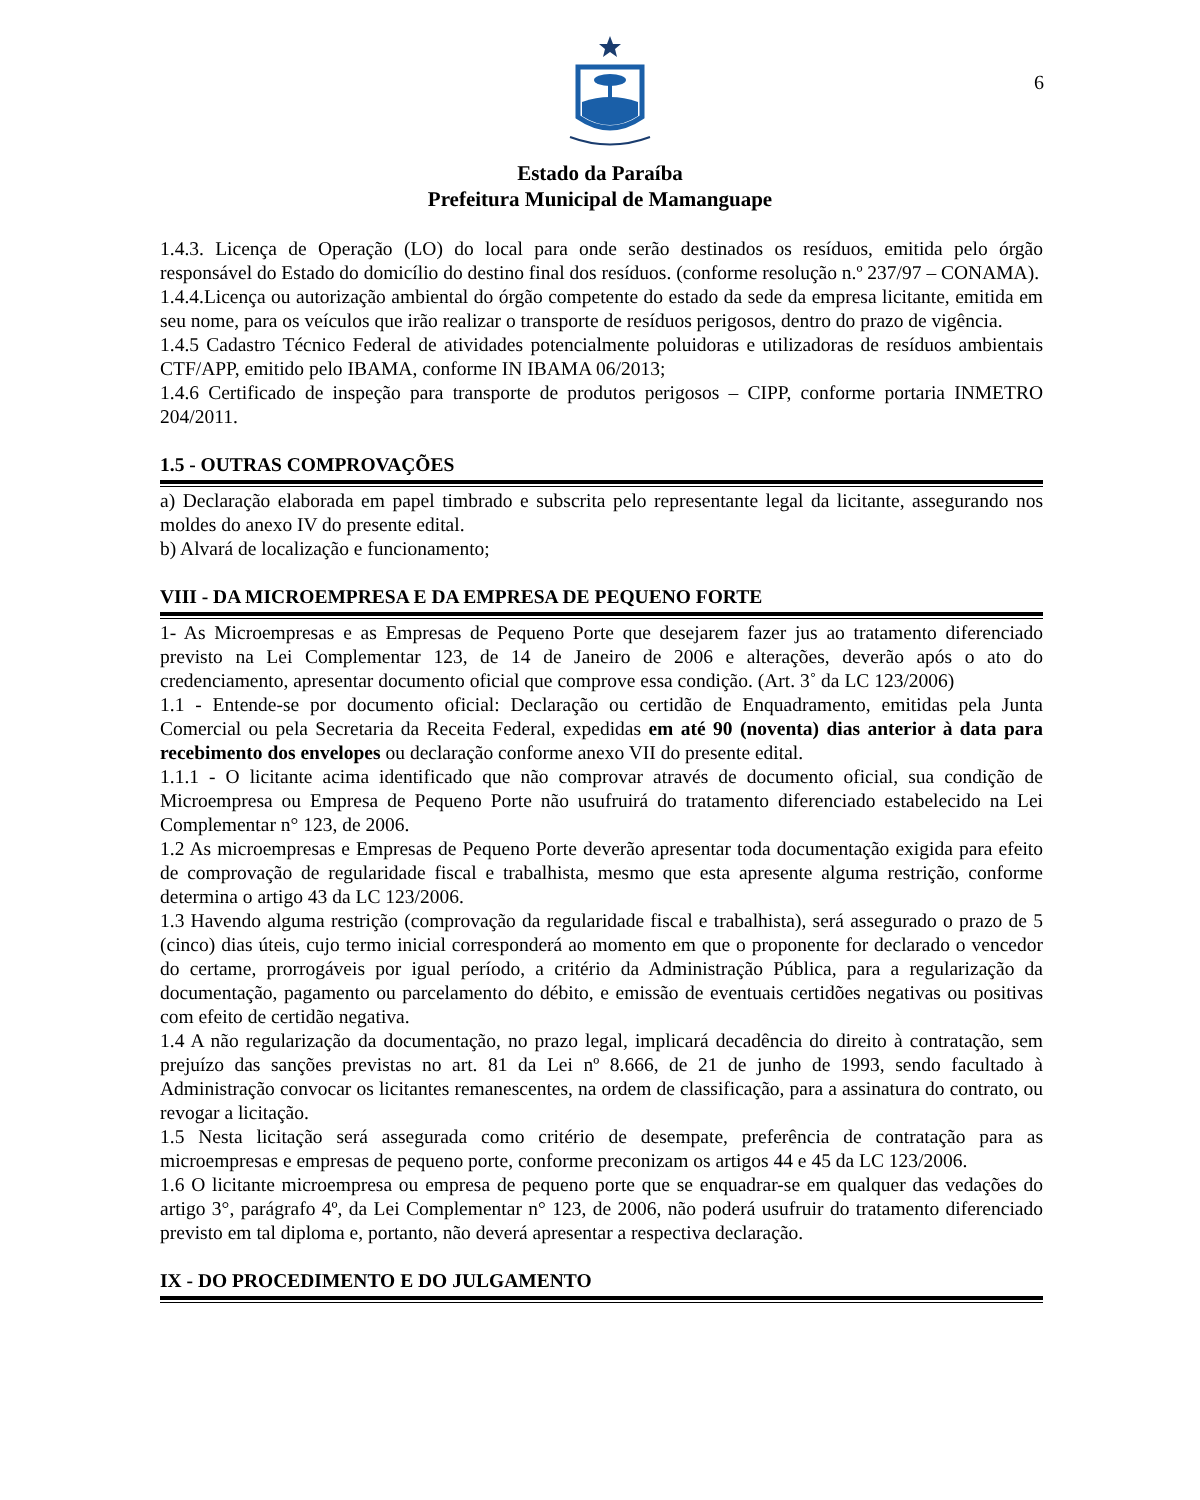6
Estado da Paraíba
Prefeitura Municipal de Mamanguape
1.4.3. Licença de Operação (LO) do local para onde serão destinados os resíduos, emitida pelo órgão responsável do Estado do domicílio do destino final dos resíduos. (conforme resolução n.º 237/97 – CONAMA).
1.4.4.Licença ou autorização ambiental do órgão competente do estado da sede da empresa licitante, emitida em seu nome, para os veículos que irão realizar o transporte de resíduos perigosos, dentro do prazo de vigência.
1.4.5 Cadastro Técnico Federal de atividades potencialmente poluidoras e utilizadoras de resíduos ambientais CTF/APP, emitido pelo IBAMA, conforme IN IBAMA 06/2013;
1.4.6 Certificado de inspeção para transporte de produtos perigosos – CIPP, conforme portaria INMETRO 204/2011.
1.5 - OUTRAS COMPROVAÇÕES
a) Declaração elaborada em papel timbrado e subscrita pelo representante legal da licitante, assegurando nos moldes do anexo IV do presente edital.
b) Alvará de localização e funcionamento;
VIII - DA MICROEMPRESA E DA EMPRESA DE PEQUENO FORTE
1- As Microempresas e as Empresas de Pequeno Porte que desejarem fazer jus ao tratamento diferenciado previsto na Lei Complementar 123, de 14 de Janeiro de 2006 e alterações, deverão após o ato do credenciamento, apresentar documento oficial que comprove essa condição. (Art. 3˚ da LC 123/2006)
1.1 - Entende-se por documento oficial: Declaração ou certidão de Enquadramento, emitidas pela Junta Comercial ou pela Secretaria da Receita Federal, expedidas em até 90 (noventa) dias anterior à data para recebimento dos envelopes ou declaração conforme anexo VII do presente edital.
1.1.1 - O licitante acima identificado que não comprovar através de documento oficial, sua condição de Microempresa ou Empresa de Pequeno Porte não usufruirá do tratamento diferenciado estabelecido na Lei Complementar n° 123, de 2006.
1.2 As microempresas e Empresas de Pequeno Porte deverão apresentar toda documentação exigida para efeito de comprovação de regularidade fiscal e trabalhista, mesmo que esta apresente alguma restrição, conforme determina o artigo 43 da LC 123/2006.
1.3 Havendo alguma restrição (comprovação da regularidade fiscal e trabalhista), será assegurado o prazo de 5 (cinco) dias úteis, cujo termo inicial corresponderá ao momento em que o proponente for declarado o vencedor do certame, prorrogáveis por igual período, a critério da Administração Pública, para a regularização da documentação, pagamento ou parcelamento do débito, e emissão de eventuais certidões negativas ou positivas com efeito de certidão negativa.
1.4 A não regularização da documentação, no prazo legal, implicará decadência do direito à contratação, sem prejuízo das sanções previstas no art. 81 da Lei nº 8.666, de 21 de junho de 1993, sendo facultado à Administração convocar os licitantes remanescentes, na ordem de classificação, para a assinatura do contrato, ou revogar a licitação.
1.5 Nesta licitação será assegurada como critério de desempate, preferência de contratação para as microempresas e empresas de pequeno porte, conforme preconizam os artigos 44 e 45 da LC 123/2006.
1.6 O licitante microempresa ou empresa de pequeno porte que se enquadrar-se em qualquer das vedações do artigo 3°, parágrafo 4º, da Lei Complementar n° 123, de 2006, não poderá usufruir do tratamento diferenciado previsto em tal diploma e, portanto, não deverá apresentar a respectiva declaração.
IX - DO PROCEDIMENTO E DO JULGAMENTO